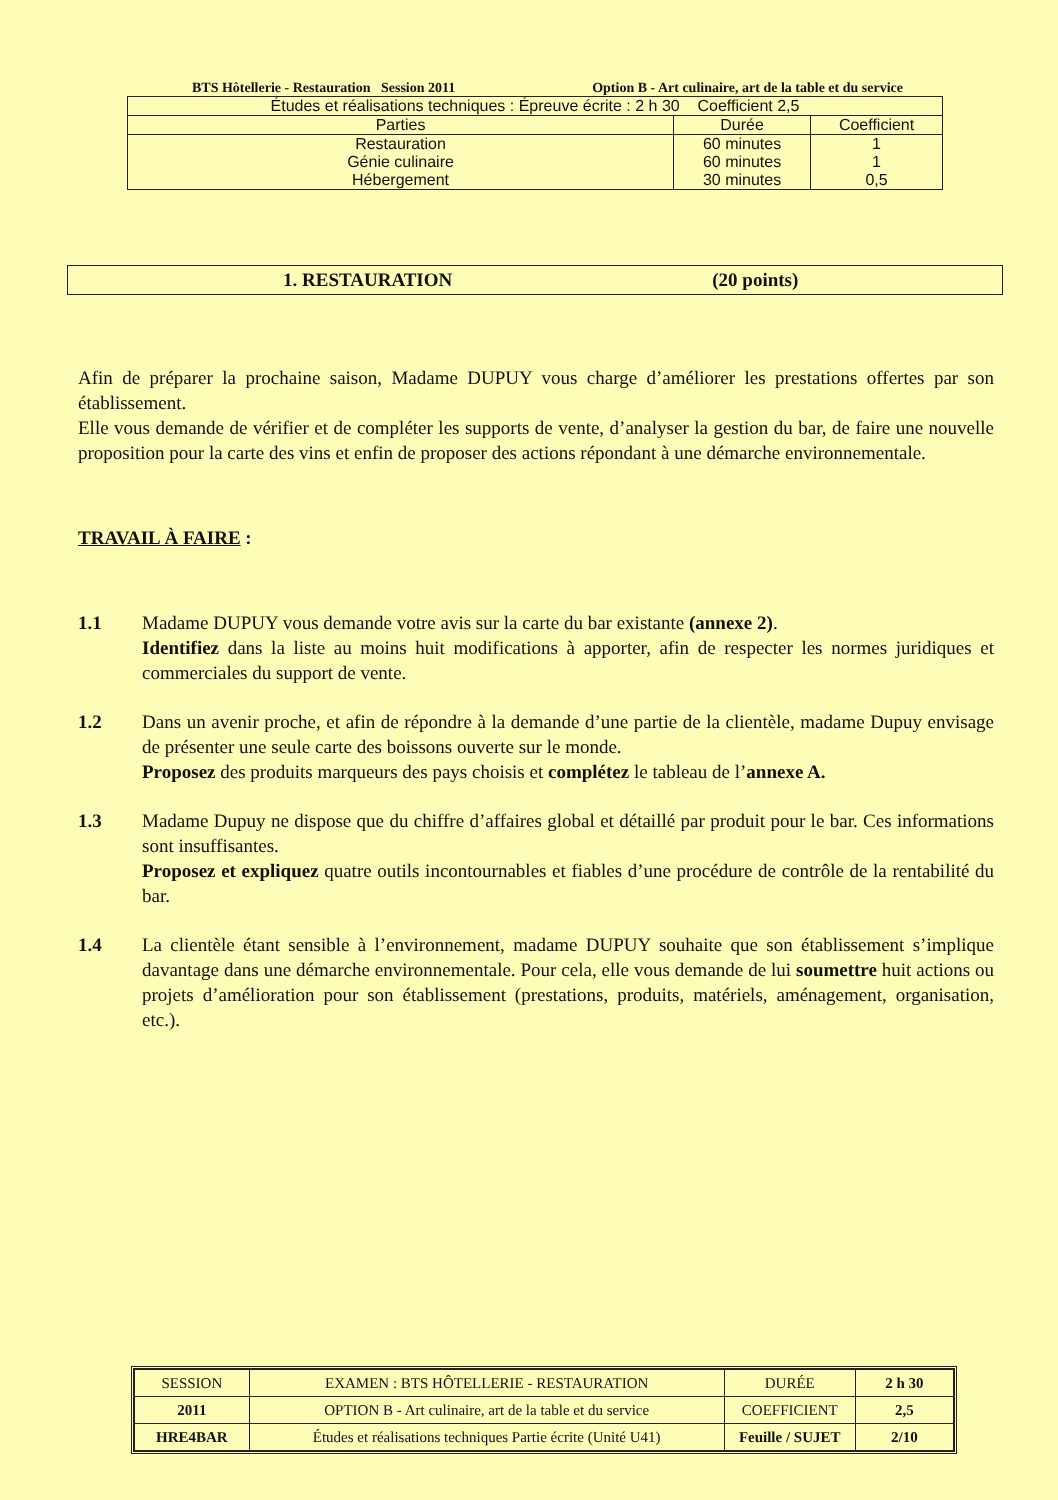BTS Hôtellerie - Restauration Session 2011 Option B - Art culinaire, art de la table et du service
| Études et réalisations techniques : Épreuve écrite : 2 h 30 Coefficient 2,5 | | |
| Parties | Durée | Coefficient |
| Restauration Génie culinaire Hébergement | 60 minutes 60 minutes 30 minutes | 1 1 0,5 |
1. RESTAURATION (20 points)
Afin de préparer la prochaine saison, Madame DUPUY vous charge d’améliorer les prestations offertes par son établissement.
Elle vous demande de vérifier et de compléter les supports de vente, d’analyser la gestion du bar, de faire une nouvelle proposition pour la carte des vins et enfin de proposer des actions répondant à une démarche environnementale.
TRAVAIL À FAIRE :
1.1 Madame DUPUY vous demande votre avis sur la carte du bar existante (annexe 2).
Identifiez dans la liste au moins huit modifications à apporter, afin de respecter les normes juridiques et commerciales du support de vente.
1.2 Dans un avenir proche, et afin de répondre à la demande d’une partie de la clientèle, madame Dupuy envisage de présenter une seule carte des boissons ouverte sur le monde.
Proposez des produits marqueurs des pays choisis et complétez le tableau de l’annexe A.
1.3 Madame Dupuy ne dispose que du chiffre d’affaires global et détaillé par produit pour le bar. Ces informations sont insuffisantes.
Proposez et expliquez quatre outils incontournables et fiables d’une procédure de contrôle de la rentabilité du bar.
1.4 La clientèle étant sensible à l’environnement, madame DUPUY souhaite que son établissement s’implique davantage dans une démarche environnementale. Pour cela, elle vous demande de lui soumettre huit actions ou projets d’amélioration pour son établissement (prestations, produits, matériels, aménagement, organisation, etc.).
| SESSION | EXAMEN : BTS HÔTELLERIE - RESTAURATION | DURÉE | 2 h 30 |
| 2011 | OPTION B - Art culinaire, art de la table et du service | COEFFICIENT | 2,5 |
| HRE4BAR | Études et réalisations techniques Partie écrite (Unité U41) | Feuille / SUJET | 2/10 |